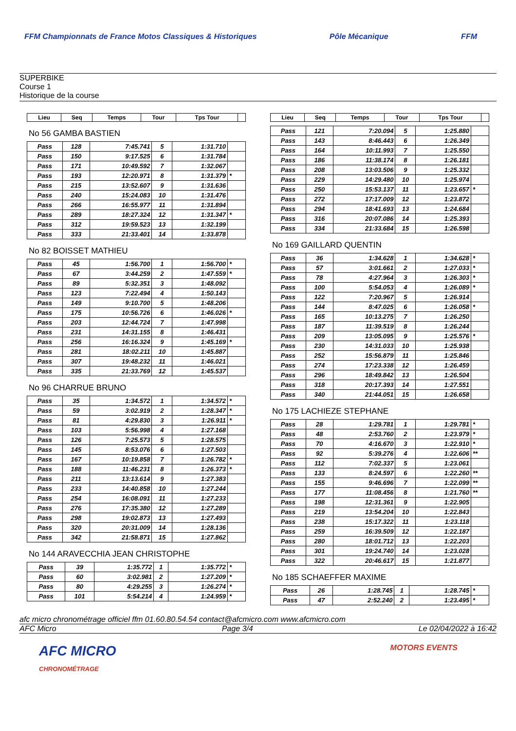FFM Championnats de France Motos Classiques & Historiques Pôle Mécanique FFM
SUPERBIKE
Course 1
Historique de la course
| Lieu | Seq | Temps | Tour | Tps Tour | |
| --- | --- | --- | --- | --- | --- |
No 56 GAMBA BASTIEN
| Pass | 128 | 7:45.741 | 5 | 1:31.710 | |
| Pass | 150 | 9:17.525 | 6 | 1:31.784 | |
| Pass | 171 | 10:49.592 | 7 | 1:32.067 | |
| Pass | 193 | 12:20.971 | 8 | 1:31.379 | * |
| Pass | 215 | 13:52.607 | 9 | 1:31.636 | |
| Pass | 240 | 15:24.083 | 10 | 1:31.476 | |
| Pass | 266 | 16:55.977 | 11 | 1:31.894 | |
| Pass | 289 | 18:27.324 | 12 | 1:31.347 | * |
| Pass | 312 | 19:59.523 | 13 | 1:32.199 | |
| Pass | 333 | 21:33.401 | 14 | 1:33.878 | |
No 82 BOISSET MATHIEU
| Pass | 45 | 1:56.700 | 1 | 1:56.700 | * |
| Pass | 67 | 3:44.259 | 2 | 1:47.559 | * |
| Pass | 89 | 5:32.351 | 3 | 1:48.092 | |
| Pass | 123 | 7:22.494 | 4 | 1:50.143 | |
| Pass | 149 | 9:10.700 | 5 | 1:48.206 | |
| Pass | 175 | 10:56.726 | 6 | 1:46.026 | * |
| Pass | 203 | 12:44.724 | 7 | 1:47.998 | |
| Pass | 231 | 14:31.155 | 8 | 1:46.431 | |
| Pass | 256 | 16:16.324 | 9 | 1:45.169 | * |
| Pass | 281 | 18:02.211 | 10 | 1:45.887 | |
| Pass | 307 | 19:48.232 | 11 | 1:46.021 | |
| Pass | 335 | 21:33.769 | 12 | 1:45.537 | |
No 96 CHARRUE BRUNO
| Pass | 35 | 1:34.572 | 1 | 1:34.572 | * |
| Pass | 59 | 3:02.919 | 2 | 1:28.347 | * |
| Pass | 81 | 4:29.830 | 3 | 1:26.911 | * |
| Pass | 103 | 5:56.998 | 4 | 1:27.168 | |
| Pass | 126 | 7:25.573 | 5 | 1:28.575 | |
| Pass | 145 | 8:53.076 | 6 | 1:27.503 | |
| Pass | 167 | 10:19.858 | 7 | 1:26.782 | * |
| Pass | 188 | 11:46.231 | 8 | 1:26.373 | * |
| Pass | 211 | 13:13.614 | 9 | 1:27.383 | |
| Pass | 233 | 14:40.858 | 10 | 1:27.244 | |
| Pass | 254 | 16:08.091 | 11 | 1:27.233 | |
| Pass | 276 | 17:35.380 | 12 | 1:27.289 | |
| Pass | 298 | 19:02.873 | 13 | 1:27.493 | |
| Pass | 320 | 20:31.009 | 14 | 1:28.136 | |
| Pass | 342 | 21:58.871 | 15 | 1:27.862 | |
No 144 ARAVECCHIA JEAN CHRISTOPHE
| Pass | 39 | 1:35.772 | 1 | 1:35.772 | * |
| Pass | 60 | 3:02.981 | 2 | 1:27.209 | * |
| Pass | 80 | 4:29.255 | 3 | 1:26.274 | * |
| Pass | 101 | 5:54.214 | 4 | 1:24.959 | * |
| Lieu | Seq | Temps | Tour | Tps Tour | |
| --- | --- | --- | --- | --- | --- |
| Pass | 121 | 7:20.094 | 5 | 1:25.880 | |
| Pass | 143 | 8:46.443 | 6 | 1:26.349 | |
| Pass | 164 | 10:11.993 | 7 | 1:25.550 | |
| Pass | 186 | 11:38.174 | 8 | 1:26.181 | |
| Pass | 208 | 13:03.506 | 9 | 1:25.332 | |
| Pass | 229 | 14:29.480 | 10 | 1:25.974 | |
| Pass | 250 | 15:53.137 | 11 | 1:23.657 | * |
| Pass | 272 | 17:17.009 | 12 | 1:23.872 | |
| Pass | 294 | 18:41.693 | 13 | 1:24.684 | |
| Pass | 316 | 20:07.086 | 14 | 1:25.393 | |
| Pass | 334 | 21:33.684 | 15 | 1:26.598 | |
No 169 GAILLARD QUENTIN
| Pass | 36 | 1:34.628 | 1 | 1:34.628 | * |
| Pass | 57 | 3:01.661 | 2 | 1:27.033 | * |
| Pass | 78 | 4:27.964 | 3 | 1:26.303 | * |
| Pass | 100 | 5:54.053 | 4 | 1:26.089 | * |
| Pass | 122 | 7:20.967 | 5 | 1:26.914 | |
| Pass | 144 | 8:47.025 | 6 | 1:26.058 | * |
| Pass | 165 | 10:13.275 | 7 | 1:26.250 | |
| Pass | 187 | 11:39.519 | 8 | 1:26.244 | |
| Pass | 209 | 13:05.095 | 9 | 1:25.576 | * |
| Pass | 230 | 14:31.033 | 10 | 1:25.938 | |
| Pass | 252 | 15:56.879 | 11 | 1:25.846 | |
| Pass | 274 | 17:23.338 | 12 | 1:26.459 | |
| Pass | 296 | 18:49.842 | 13 | 1:26.504 | |
| Pass | 318 | 20:17.393 | 14 | 1:27.551 | |
| Pass | 340 | 21:44.051 | 15 | 1:26.658 | |
No 175 LACHIEZE STEPHANE
| Pass | 28 | 1:29.781 | 1 | 1:29.781 | * |
| Pass | 48 | 2:53.760 | 2 | 1:23.979 | * |
| Pass | 70 | 4:16.670 | 3 | 1:22.910 | * |
| Pass | 92 | 5:39.276 | 4 | 1:22.606 | ** |
| Pass | 112 | 7:02.337 | 5 | 1:23.061 | |
| Pass | 133 | 8:24.597 | 6 | 1:22.260 | ** |
| Pass | 155 | 9:46.696 | 7 | 1:22.099 | ** |
| Pass | 177 | 11:08.456 | 8 | 1:21.760 | ** |
| Pass | 198 | 12:31.361 | 9 | 1:22.905 | |
| Pass | 219 | 13:54.204 | 10 | 1:22.843 | |
| Pass | 238 | 15:17.322 | 11 | 1:23.118 | |
| Pass | 259 | 16:39.509 | 12 | 1:22.187 | |
| Pass | 280 | 18:01.712 | 13 | 1:22.203 | |
| Pass | 301 | 19:24.740 | 14 | 1:23.028 | |
| Pass | 322 | 20:46.617 | 15 | 1:21.877 | |
No 185 SCHAEFFER MAXIME
| Pass | 26 | 1:28.745 | 1 | 1:28.745 | * |
| Pass | 47 | 2:52.240 | 2 | 1:23.495 | * |
afc micro chronométrage officiel ffm 01.60.80.54.54 contact@afcmicro.com www.afcmicro.com
AFC Micro Page 3/4 Le 02/04/2022 à 16:42
AFC MICRO
CHRONOMÉTRAGE MOTORS EVENTS